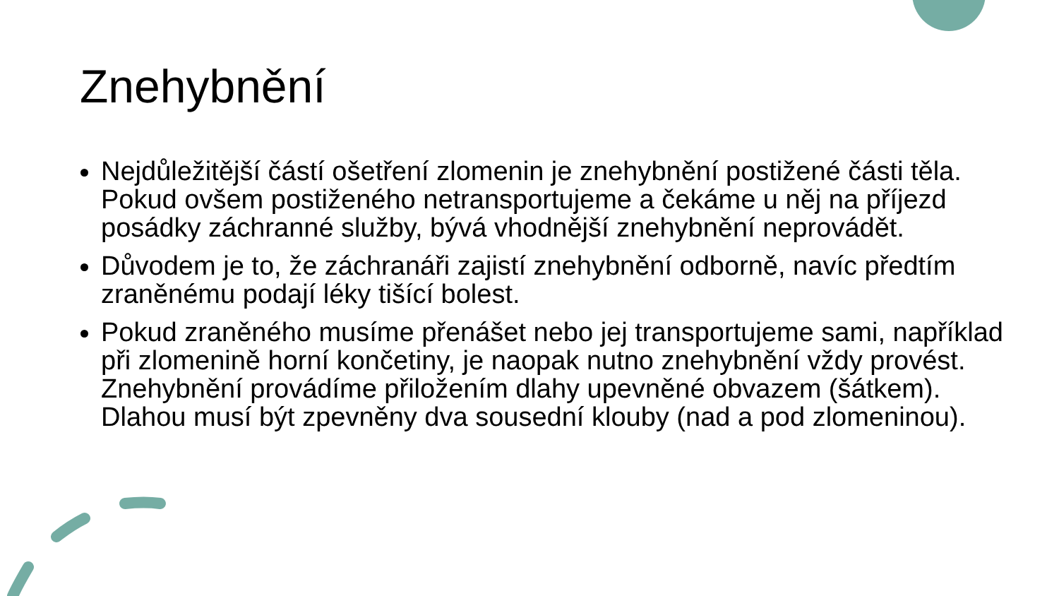Znehybnění
Nejdůležitější částí ošetření zlomenin je znehybnění postižené části těla. Pokud ovšem postiženého netransportujeme a čekáme u něj na příjezd posádky záchranné služby, bývá vhodnější znehybnění neprovádět.
Důvodem je to, že záchranáři zajistí znehybnění odborně, navíc předtím zraněnému podají léky tišící bolest.
Pokud zraněného musíme přenášet nebo jej transportujeme sami, například při zlomenině horní končetiny, je naopak nutno znehybnění vždy provést. Znehybnění provádíme přiložením dlahy upevněné obvazem (šátkem). Dlahou musí být zpevněny dva sousední klouby (nad a pod zlomeninou).